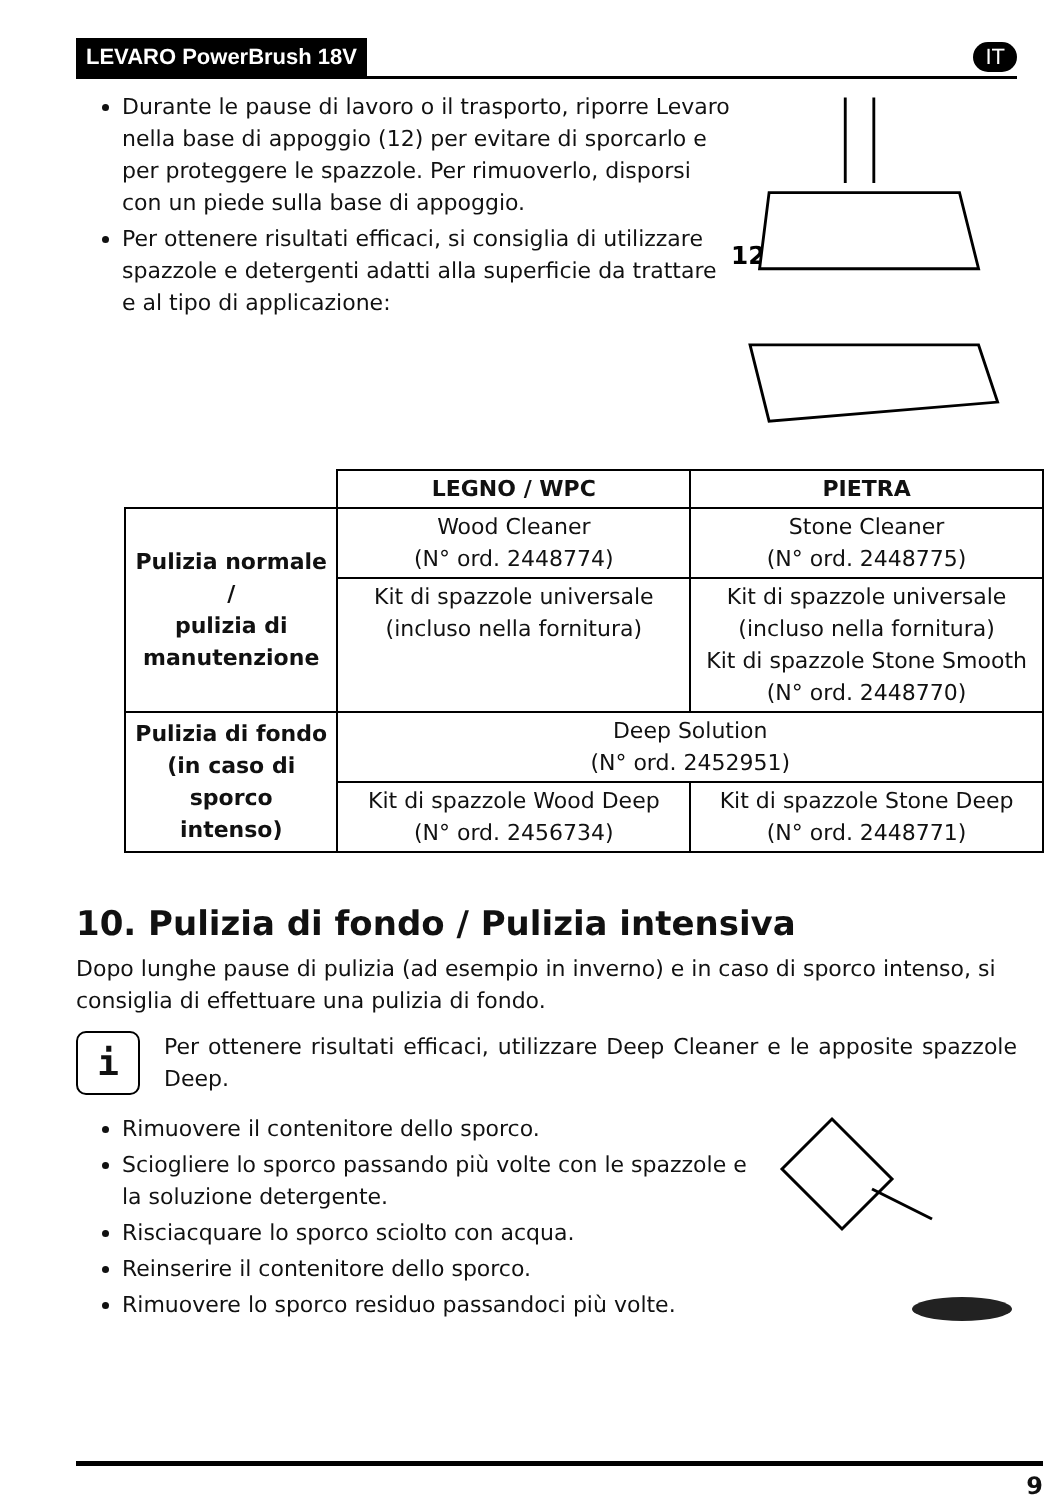LEVARO PowerBrush 18V IT
Durante le pause di lavoro o il trasporto, riporre Levaro nella base di appoggio (12) per evitare di sporcarlo e per proteggere le spazzole. Per rimuoverlo, disporsi con un piede sulla base di appoggio.
Per ottenere risultati efficaci, si consiglia di utilizzare spazzole e detergenti adatti alla superficie da trattare e al tipo di applicazione:
12
| | LEGNO / WPC | PIETRA |
| Pulizia normale / pulizia di manutenzione | Wood Cleaner (N° ord. 2448774) | Stone Cleaner (N° ord. 2448775) |
| | Kit di spazzole universale (incluso nella fornitura) | Kit di spazzole universale (incluso nella fornitura) Kit di spazzole Stone Smooth (N° ord. 2448770) |
| Pulizia di fondo (in caso di sporco intenso) | Deep Solution (N° ord. 2452951) | |
| | Kit di spazzole Wood Deep (N° ord. 2456734) | Kit di spazzole Stone Deep (N° ord. 2448771) |
10. Pulizia di fondo / Pulizia intensiva
Dopo lunghe pause di pulizia (ad esempio in inverno) e in caso di sporco intenso, si consiglia di effettuare una pulizia di fondo.
i
Per ottenere risultati efficaci, utilizzare Deep Cleaner e le apposite spazzole Deep.
Rimuovere il contenitore dello sporco.
Sciogliere lo sporco passando più volte con le spazzole e la soluzione detergente.
Risciacquare lo sporco sciolto con acqua.
Reinserire il contenitore dello sporco.
Rimuovere lo sporco residuo passandoci più volte.
9